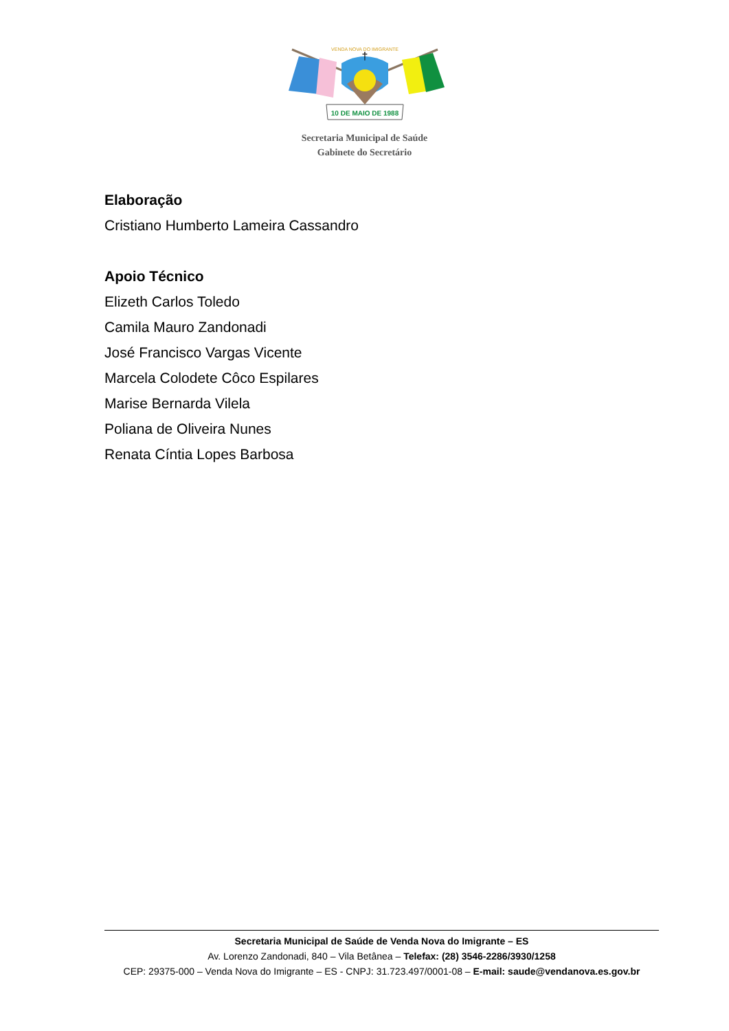†
10 DE MAIO DE 1988
VENDA NOVA DO IMIGRANTE
Secretaria Municipal de Saúde
Gabinete do Secretário
Elaboração
Cristiano Humberto Lameira Cassandro
Apoio Técnico
Elizeth Carlos Toledo
Camila Mauro Zandonadi
José Francisco Vargas Vicente
Marcela Colodete Côco Espilares
Marise Bernarda Vilela
Poliana de Oliveira Nunes
Renata Cíntia Lopes Barbosa
Secretaria Municipal de Saúde de Venda Nova do Imigrante – ES
Av. Lorenzo Zandonadi, 840 – Vila Betânea – Telefax: (28) 3546-2286/3930/1258
CEP: 29375-000 – Venda Nova do Imigrante – ES - CNPJ: 31.723.497/0001-08 – E-mail: saude@vendanova.es.gov.br